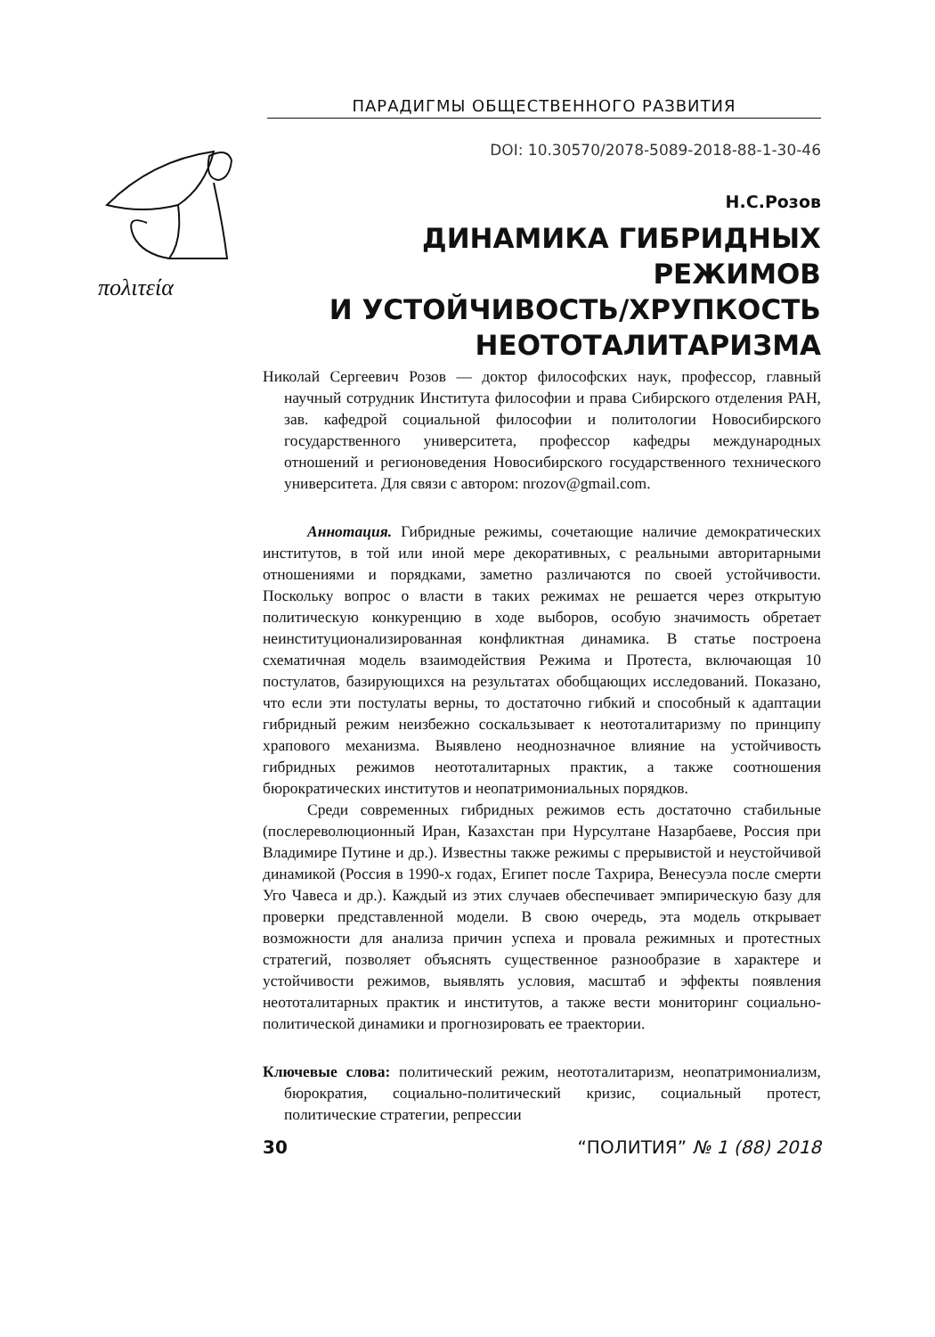ПАРАДИГМЫ ОБЩЕСТВЕННОГО РАЗВИТИЯ
DOI: 10.30570/2078-5089-2018-88-1-30-46
πολιτεία
Н.С.Розов
ДИНАМИКА ГИБРИДНЫХ РЕЖИМОВ
И УСТОЙЧИВОСТЬ/ХРУПКОСТЬ
НЕОТОТАЛИТАРИЗМА
Николай Сергеевич Розов — доктор философских наук, профессор, главный научный сотрудник Института философии и права Сибирского отделения РАН, зав. кафедрой социальной философии и политологии Новосибирского государственного университета, профессор кафедры международных отношений и регионоведения Новосибирского государственного технического университета. Для связи с автором: nrozov@gmail.com.
Аннотация. Гибридные режимы, сочетающие наличие демократических институтов, в той или иной мере декоративных, с реальными авторитарными отношениями и порядками, заметно различаются по своей устойчивости. Поскольку вопрос о власти в таких режимах не решается через открытую политическую конкуренцию в ходе выборов, особую значимость обретает неинституционализированная конфликтная динамика. В статье построена схематичная модель взаимодействия Режима и Протеста, включающая 10 постулатов, базирующихся на результатах обобщающих исследований. Показано, что если эти постулаты верны, то достаточно гибкий и способный к адаптации гибридный режим неизбежно соскальзывает к неототалитаризму по принципу храпового механизма. Выявлено неоднозначное влияние на устойчивость гибридных режимов неототалитарных практик, а также соотношения бюрократических институтов и неопатримониальных порядков.
Среди современных гибридных режимов есть достаточно стабильные (послереволюционный Иран, Казахстан при Нурсултане Назарбаеве, Россия при Владимире Путине и др.). Известны также режимы с прерывистой и неустойчивой динамикой (Россия в 1990-х годах, Египет после Тахрира, Венесуэла после смерти Уго Чавеса и др.). Каждый из этих случаев обеспечивает эмпирическую базу для проверки представленной модели. В свою очередь, эта модель открывает возможности для анализа причин успеха и провала режимных и протестных стратегий, позволяет объяснять существенное разнообразие в характере и устойчивости режимов, выявлять условия, масштаб и эффекты появления неототалитарных практик и институтов, а также вести мониторинг социально-политической динамики и прогнозировать ее траектории.
Ключевые слова: политический режим, неототалитаризм, неопатримониализм, бюрократия, социально-политический кризис, социальный протест, политические стратегии, репрессии
30 “ПОЛИТИЯ” № 1 (88) 2018